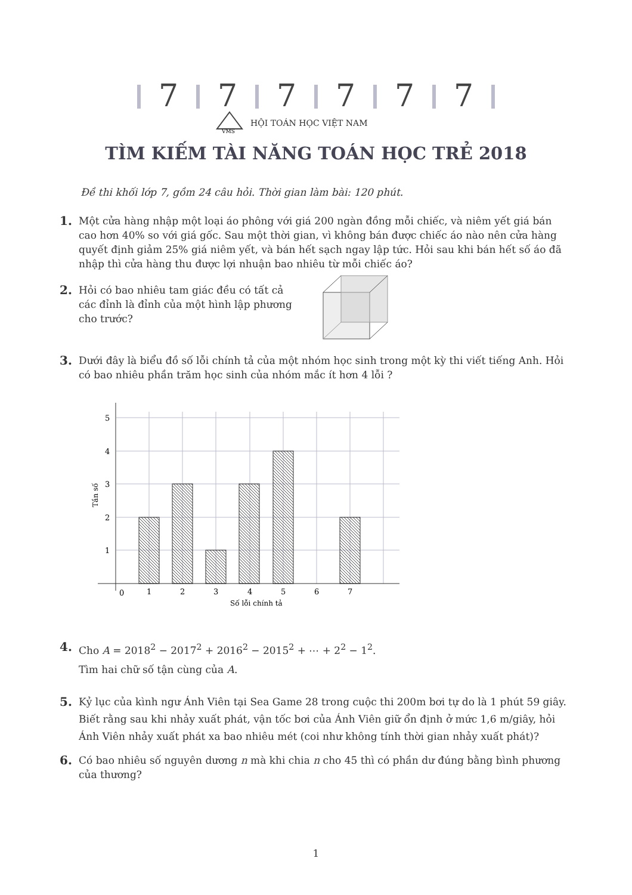7 7 7 7 7 7
VMS
HỘI TOÁN HỌC VIỆT NAM
TÌM KIẾM TÀI NĂNG TOÁN HỌC TRẺ 2018
Đề thi khối lớp 7, gồm 24 câu hỏi. Thời gian làm bài: 120 phút.
1. Một cửa hàng nhập một loại áo phông với giá 200 ngàn đồng mỗi chiếc, và niêm yết giá bán cao hơn 40% so với giá gốc. Sau một thời gian, vì không bán được chiếc áo nào nên cửa hàng quyết định giảm 25% giá niêm yết, và bán hết sạch ngay lập tức. Hỏi sau khi bán hết số áo đã nhập thì cửa hàng thu được lợi nhuận bao nhiêu từ mỗi chiếc áo?
2. Hỏi có bao nhiêu tam giác đều có tất cả các đỉnh là đỉnh của một hình lập phương cho trước?
3. Dưới đây là biểu đồ số lỗi chính tả của một nhóm học sinh trong một kỳ thi viết tiếng Anh. Hỏi có bao nhiêu phần trăm học sinh của nhóm mắc ít hơn 4 lỗi ?
5
4
3
2
1
0
1
2
3
4
5
6
7
Số lỗi chính tả
Tần số
4. Cho A = 2018<sup>2</sup> − 2017<sup>2</sup> + 2016<sup>2</sup> − 2015<sup>2</sup> + ⋯ + 2<sup>2</sup> − 1<sup>2</sup>.
Tìm hai chữ số tận cùng của A.
5. Kỷ lục của kình ngư Ánh Viên tại Sea Game 28 trong cuộc thi 200m bơi tự do là 1 phút 59 giây. Biết rằng sau khi nhảy xuất phát, vận tốc bơi của Ánh Viên giữ ổn định ở mức 1,6 m/giây, hỏi Ánh Viên nhảy xuất phát xa bao nhiêu mét (coi như không tính thời gian nhảy xuất phát)?
6. Có bao nhiêu số nguyên dương n mà khi chia n cho 45 thì có phần dư đúng bằng bình phương của thương?
1